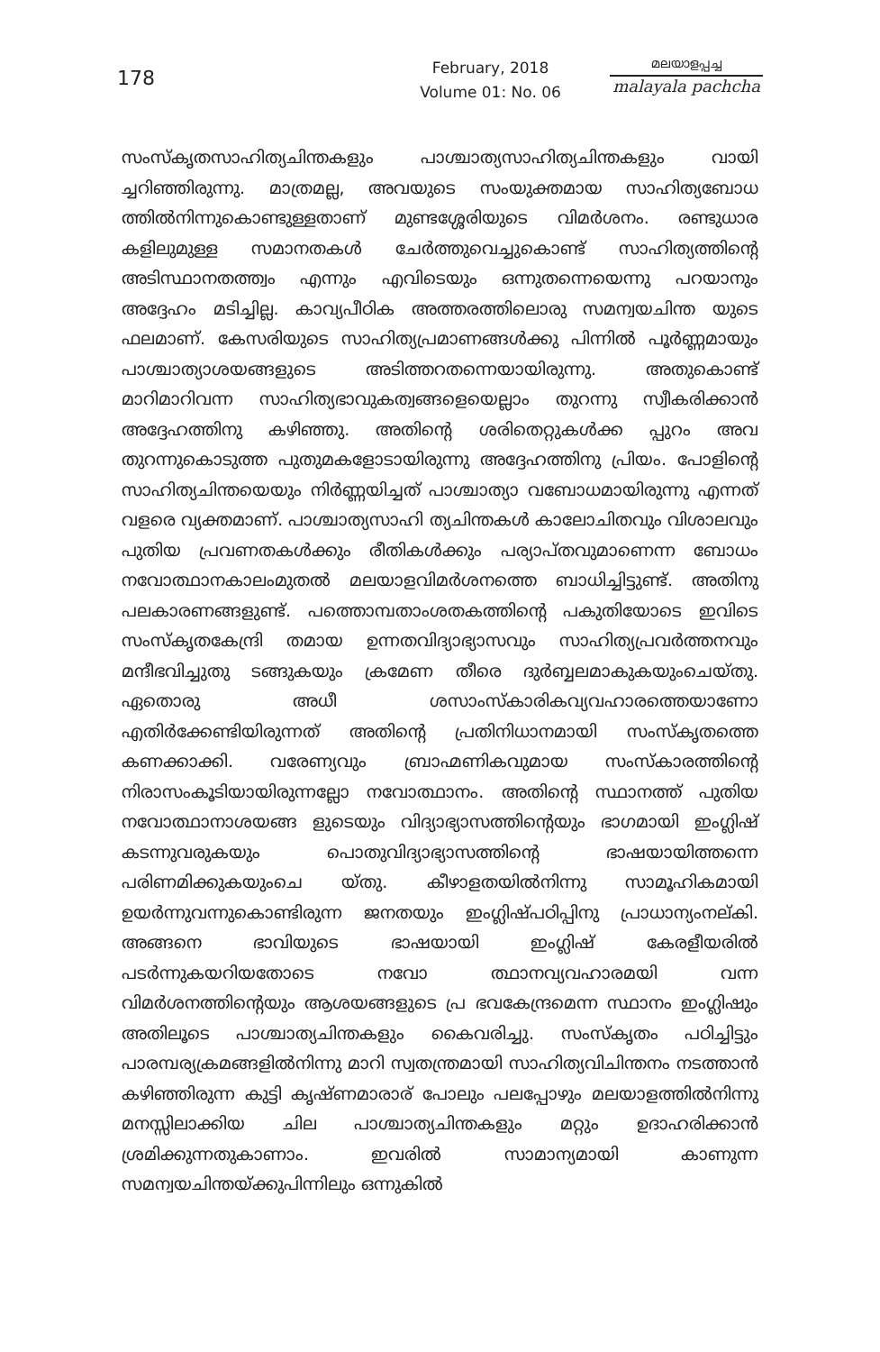178
February, 2018
Volume 01: No. 06
മലയാളപ്പച്ച
malayala pachcha
സംസ്കൃതസാഹിത്യചിന്തകളും പാശ്ചാത്യസാഹിത്യചിന്തകളും വായി ച്ചറിഞ്ഞിരുന്നു. മാത്രമല്ല, അവയുടെ സംയുക്തമായ സാഹിത്യബോധ ത്തിൽനിന്നുകൊണ്ടുള്ളതാണ് മുണ്ടശ്ശേരിയുടെ വിമർശനം. രണ്ടുധാര കളിലുമുള്ള സമാനതകൾ ചേർത്തുവെച്ചുകൊണ്ട് സാഹിത്യത്തിന്റെ അടിസ്ഥാനതത്ത്വം എന്നും എവിടെയും ഒന്നുതന്നെയെന്നു പറയാനും അദ്ദേഹം മടിച്ചില്ല. കാവ്യപീഠിക അത്തരത്തിലൊരു സമന്വയചിന്ത യുടെ ഫലമാണ്. കേസരിയുടെ സാഹിത്യപ്രമാണങ്ങൾക്കു പിന്നിൽ പൂർണ്ണമായും പാശ്ചാത്യാശയങ്ങളുടെ അടിത്തറതന്നെയായിരുന്നു. അതുകൊണ്ട് മാറിമാറിവന്ന സാഹിത്യഭാവുകത്വങ്ങളെയെല്ലാം തുറന്നു സ്വീകരിക്കാൻ അദ്ദേഹത്തിനു കഴിഞ്ഞു. അതിന്റെ ശരിതെറ്റുകൾക്ക പ്പുറം അവ തുറന്നുകൊടുത്ത പുതുമകളോടായിരുന്നു അദ്ദേഹത്തിനു പ്രിയം. പോളിന്റെ സാഹിത്യചിന്തയെയും നിർണ്ണയിച്ചത് പാശ്ചാത്യാ വബോധമായിരുന്നു എന്നത് വളരെ വ്യക്തമാണ്. പാശ്ചാത്യസാഹി ത്യചിന്തകൾ കാലോചിതവും വിശാലവും പുതിയ പ്രവണതകൾക്കും രീതികൾക്കും പര്യാപ്തവുമാണെന്ന ബോധം നവോത്ഥാനകാലംമുതൽ മലയാളവിമർശനത്തെ ബാധിച്ചിട്ടുണ്ട്. അതിനു പലകാരണങ്ങളുണ്ട്. പത്തൊമ്പതാംശതകത്തിന്റെ പകുതിയോടെ ഇവിടെ സംസ്കൃതകേന്ദ്രി തമായ ഉന്നതവിദ്യാഭ്യാസവും സാഹിത്യപ്രവർത്തനവും മന്ദീഭവിച്ചുതു ടങ്ങുകയും ക്രമേണ തീരെ ദുർബ്ബലമാകുകയുംചെയ്തു. ഏതൊരു അധീ ശസാംസ്കാരികവ്യവഹാരത്തെയാണോ എതിർക്കേണ്ടിയിരുന്നത് അതിന്റെ പ്രതിനിധാനമായി സംസ്കൃതത്തെ കണക്കാക്കി. വരേണ്യവും ബ്രാഹ്മണികവുമായ സംസ്കാരത്തിന്റെ നിരാസംകൂടിയായിരുന്നല്ലോ നവോത്ഥാനം. അതിന്റെ സ്ഥാനത്ത് പുതിയ നവോത്ഥാനാശയങ്ങ ളുടെയും വിദ്യാഭ്യാസത്തിന്റെയും ഭാഗമായി ഇംഗ്ലിഷ് കടന്നുവരുകയും പൊതുവിദ്യാഭ്യാസത്തിന്റെ ഭാഷയായിത്തന്നെ പരിണമിക്കുകയുംചെ യ്തു. കീഴാളതയിൽനിന്നു സാമൂഹികമായി ഉയർന്നുവന്നുകൊണ്ടിരുന്ന ജനതയും ഇംഗ്ലിഷ്പഠിപ്പിനു പ്രാധാന്യംനല്കി. അങ്ങനെ ഭാവിയുടെ ഭാഷയായി ഇംഗ്ലിഷ് കേരളീയരിൽ പടർന്നുകയറിയതോടെ നവോ ത്ഥാനവ്യവഹാരമയി വന്ന വിമർശനത്തിന്റെയും ആശയങ്ങളുടെ പ്ര ഭവകേന്ദ്രമെന്ന സ്ഥാനം ഇംഗ്ലിഷും അതിലൂടെ പാശ്ചാത്യചിന്തകളും കൈവരിച്ചു. സംസ്കൃതം പഠിച്ചിട്ടും പാരമ്പര്യക്രമങ്ങളിൽനിന്നു മാറി സ്വതന്ത്രമായി സാഹിത്യവിചിന്തനം നടത്താൻ കഴിഞ്ഞിരുന്ന കുട്ടി കൃഷ്ണമാരാര് പോലും പലപ്പോഴും മലയാളത്തിൽനിന്നു മനസ്സിലാക്കിയ ചില പാശ്ചാത്യചിന്തകളും മറ്റും ഉദാഹരിക്കാൻ ശ്രമിക്കുന്നതുകാണാം. ഇവരിൽ സാമാന്യമായി കാണുന്ന സമന്വയചിന്തയ്ക്കുപിന്നിലും ഒന്നുകിൽ